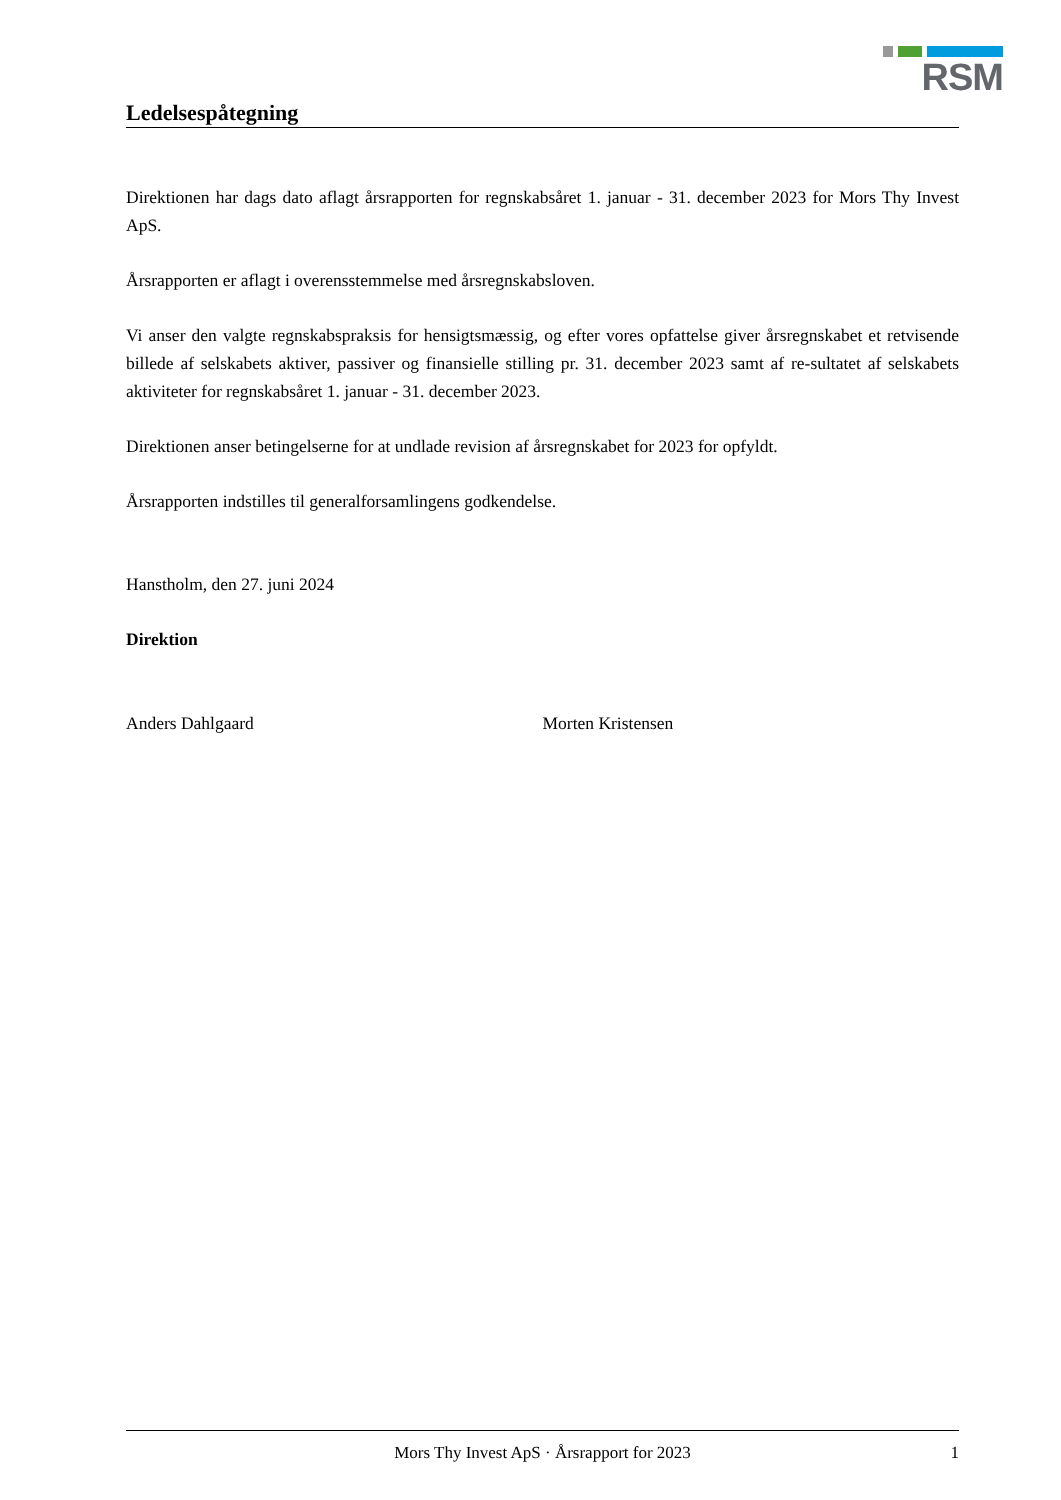RSM
Ledelsespåtegning
Direktionen har dags dato aflagt årsrapporten for regnskabsåret 1. januar - 31. december 2023 for Mors Thy Invest ApS.
Årsrapporten er aflagt i overensstemmelse med årsregnskabsloven.
Vi anser den valgte regnskabspraksis for hensigtsmæssig, og efter vores opfattelse giver årsregnskabet et retvisende billede af selskabets aktiver, passiver og finansielle stilling pr. 31. december 2023 samt af re-sultatet af selskabets aktiviteter for regnskabsåret 1. januar - 31. december 2023.
Direktionen anser betingelserne for at undlade revision af årsregnskabet for 2023 for opfyldt.
Årsrapporten indstilles til generalforsamlingens godkendelse.
Hanstholm, den 27. juni 2024
Direktion
Anders Dahlgaard Morten Kristensen
Mors Thy Invest ApS · Årsrapport for 2023
1